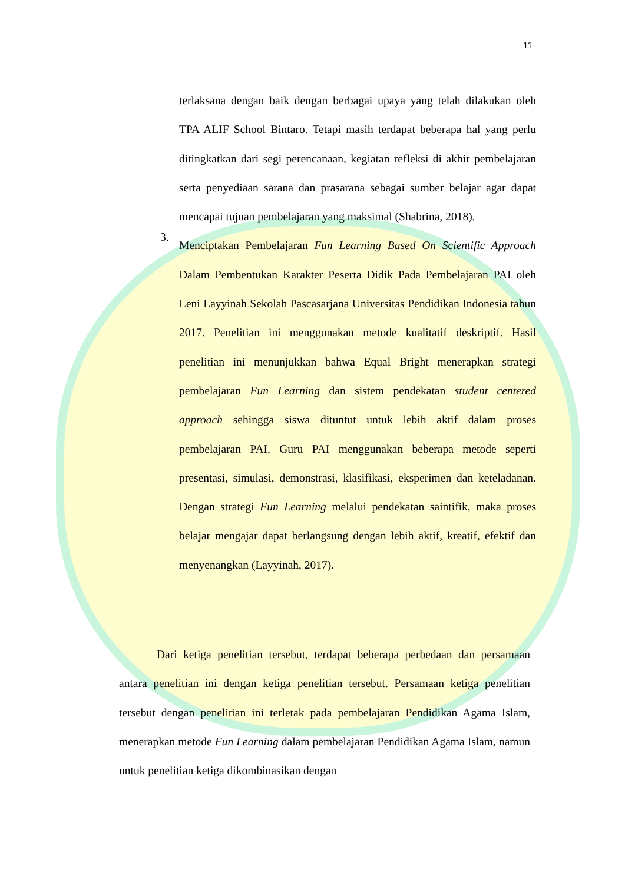11
terlaksana dengan baik dengan berbagai upaya yang telah dilakukan oleh TPA ALIF School Bintaro. Tetapi masih terdapat beberapa hal yang perlu ditingkatkan dari segi perencanaan, kegiatan refleksi di akhir pembelajaran serta penyediaan sarana dan prasarana sebagai sumber belajar agar dapat mencapai tujuan pembelajaran yang maksimal (Shabrina, 2018).
3.
Menciptakan Pembelajaran Fun Learning Based On Scientific Approach Dalam Pembentukan Karakter Peserta Didik Pada Pembelajaran PAI oleh Leni Layyinah Sekolah Pascasarjana Universitas Pendidikan Indonesia tahun 2017. Penelitian ini menggunakan metode kualitatif deskriptif. Hasil penelitian ini menunjukkan bahwa Equal Bright menerapkan strategi pembelajaran Fun Learning dan sistem pendekatan student centered approach sehingga siswa dituntut untuk lebih aktif dalam proses pembelajaran PAI. Guru PAI menggunakan beberapa metode seperti presentasi, simulasi, demonstrasi, klasifikasi, eksperimen dan keteladanan. Dengan strategi Fun Learning melalui pendekatan saintifik, maka proses belajar mengajar dapat berlangsung dengan lebih aktif, kreatif, efektif dan menyenangkan (Layyinah, 2017).
Dari ketiga penelitian tersebut, terdapat beberapa perbedaan dan persamaan antara penelitian ini dengan ketiga penelitian tersebut. Persamaan ketiga penelitian tersebut dengan penelitian ini terletak pada pembelajaran Pendidikan Agama Islam, menerapkan metode Fun Learning dalam pembelajaran Pendidikan Agama Islam, namun untuk penelitian ketiga dikombinasikan dengan